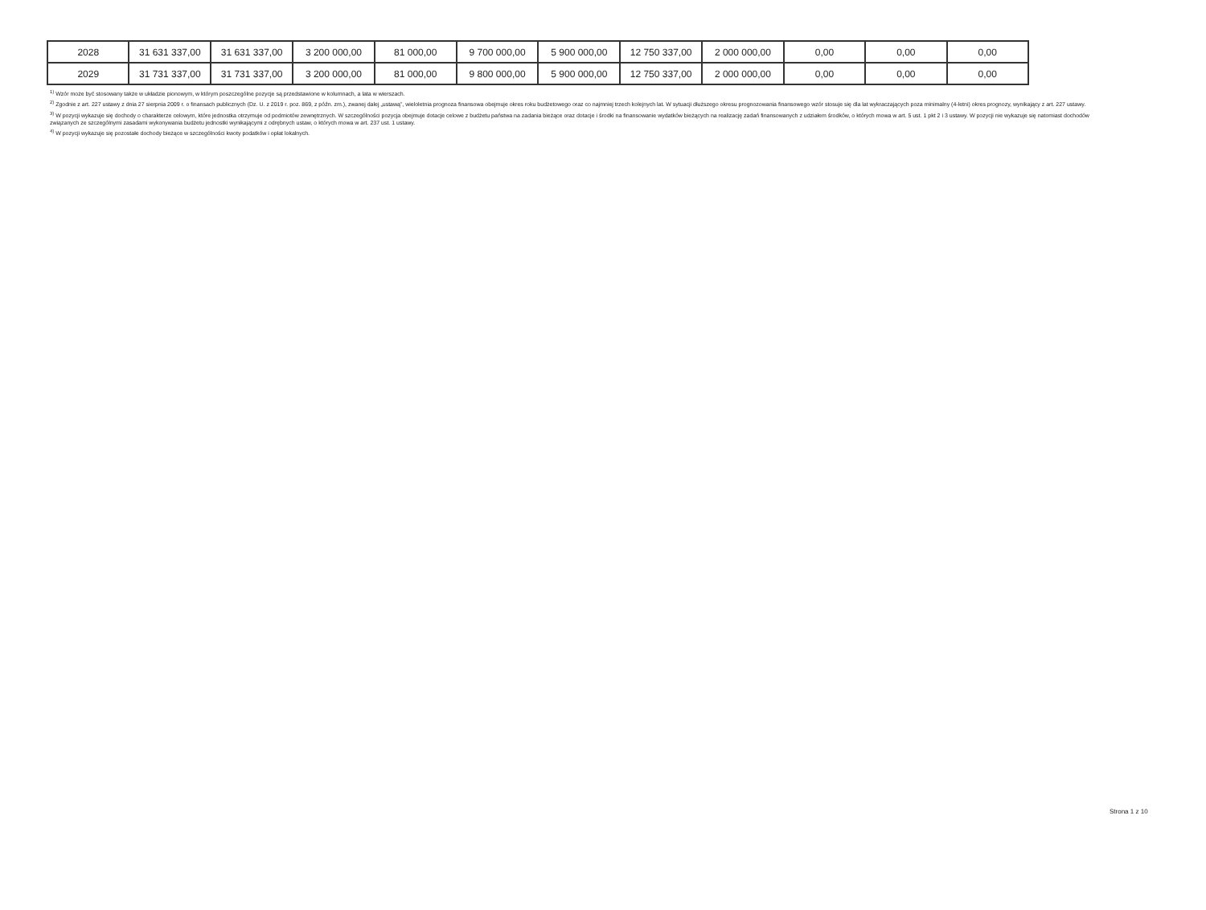| 2028 | 31 631 337,00 | 31 631 337,00 | 3 200 000,00 | 81 000,00 | 9 700 000,00 | 5 900 000,00 | 12 750 337,00 | 2 000 000,00 | 0,00 | 0,00 | 0,00 |
| 2029 | 31 731 337,00 | 31 731 337,00 | 3 200 000,00 | 81 000,00 | 9 800 000,00 | 5 900 000,00 | 12 750 337,00 | 2 000 000,00 | 0,00 | 0,00 | 0,00 |
<sup>1)</sup> Wzór może być stosowany także w układzie pionowym, w którym poszczególne pozycje są przedstawione w kolumnach, a lata w wierszach.
<sup>2)</sup> Zgodnie z art. 227 ustawy z dnia 27 sierpnia 2009 r. o finansach publicznych (Dz. U. z 2019 r. poz. 869, z późn. zm.), zwanej dalej „ustawą”, wieloletnia prognoza finansowa obejmuje okres roku budżetowego oraz co najmniej trzech kolejnych lat. W sytuacji dłuższego okresu prognozowania finansowego wzór stosuje się dla lat wykraczających poza minimalny (4-letni) okres prognozy, wynikający z art. 227 ustawy.
<sup>3)</sup> W pozycji wykazuje się dochody o charakterze celowym, które jednostka otrzymuje od podmiotów zewnętrznych. W szczególności pozycja obejmuje dotacje celowe z budżetu państwa na zadania bieżące oraz dotacje i środki na finansowanie wydatków bieżących na realizację zadań finansowanych z udziałem środków, o których mowa w art. 5 ust. 1 pkt 2 i 3 ustawy. W pozycji nie wykazuje się natomiast dochodów związanych ze szczególnymi zasadami wykonywania budżetu jednostki wynikającymi z odrębnych ustaw, o których mowa w art. 237 ust. 1 ustawy.
<sup>4)</sup> W pozycji wykazuje się pozostałe dochody bieżące w szczególności kwoty podatków i opłat lokalnych.
Strona 1 z 10